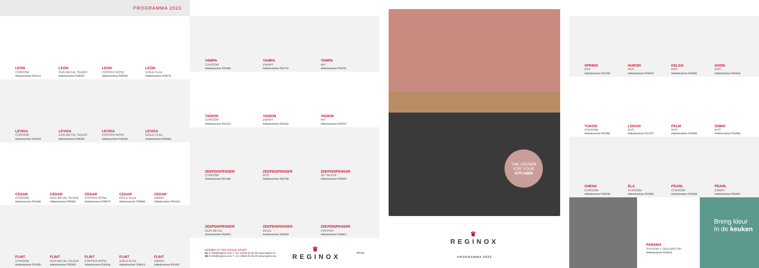PROGRAMMA 2023
LEON
CHROOM
Artikelnummer R31612
LEON
GUN METAL SILVER
Artikelnummer R35252
LEON
COPPER ROSE
Artikelnummer R35269
LEON
GOLD FLAX
Artikelnummer R35276
LEVISA
CHROOM
Artikelnummer R31629
LEVISA
GUN METAL SILVER
Artikelnummer R35283
LEVISA
COPPER ROSE
Artikelnummer R35290
LEVISA
GOLD FLAX
Artikelnummer R35306
CEDAR
CHROOM
Artikelnummer R31636
CEDAR
GUN METAL SILVER
Artikelnummer R35962
CEDAR
COPPER ROSE
Artikelnummer R35979
CEDAR
GOLD FLAX
Artikelnummer R35986
CEDAR
ZWART
Artikelnummer R31643
FLINT
CHROOM
Artikelnummer R31650
FLINT
GUN METAL SILVER
Artikelnummer R35993
FLINT
COPPER ROSE
Artikelnummer R36006
FLINT
GOLD FLAX
Artikelnummer R36013
FLINT
ZWART
Artikelnummer R31667
YAMPA
CHROOM
Artikelnummer R31698
YAMPA
ZWART
Artikelnummer R31704
YAMPA
WIT
Artikelnummer R34781
YADKIN
CHROOM
Artikelnummer R31674
YADKIN
ZWART
Artikelnummer R31681
YADKIN
WIT
Artikelnummer R34767
ZEEPDISPENSER
CHROOM
Artikelnummer R20180
ZEEPDISPENSER
RVS
Artikelnummer R34798
ZEEPDISPENSER
JET BLACK
Artikelnummer R35450
ZEEPDISPENSER
GUN METAL
Artikelnummer R34804
ZEEPDISPENSER
GOLD
Artikelnummer R34828
ZEEPDISPENSER
COPPER
Artikelnummer R34811
MEMBER OF TER STEEGE GROEP
NL E info@reginox.com T +31 (0)548 53 56 35 www.reginox.nl
BE E info@reginox.com T +31 (0)548 53 56 35 www.reginox.be
♛
REGINOX
PR299
THE CROWN
FOR YOUR
KITCHEN
♛
REGINOX
PROGRAMMA 2023
SPRING
RVS
Artikelnummer R31780
HURON
RVS
Artikelnummer R34576
KELSO
RVS
Artikelnummer R34590
OXON
RVS
Artikelnummer R34606
YUKON
CHROOM
Artikelnummer R31582
LOGAN
RVS
Artikelnummer R31797
PALM
RVS
Artikelnummer R34583
SOMO
RVS
Artikelnummer R34569
CHENA
CHROOM
Artikelnummer R35238
ELA
CHROOM
Artikelnummer R31599
PEARL
CHROOM
Artikelnummer R31568
PEARL
ZWART
Artikelnummer R32800
PANAMA
SYPHON + ODEURSTOP
Artikelnummer R26618
Breng kleur in de keuken